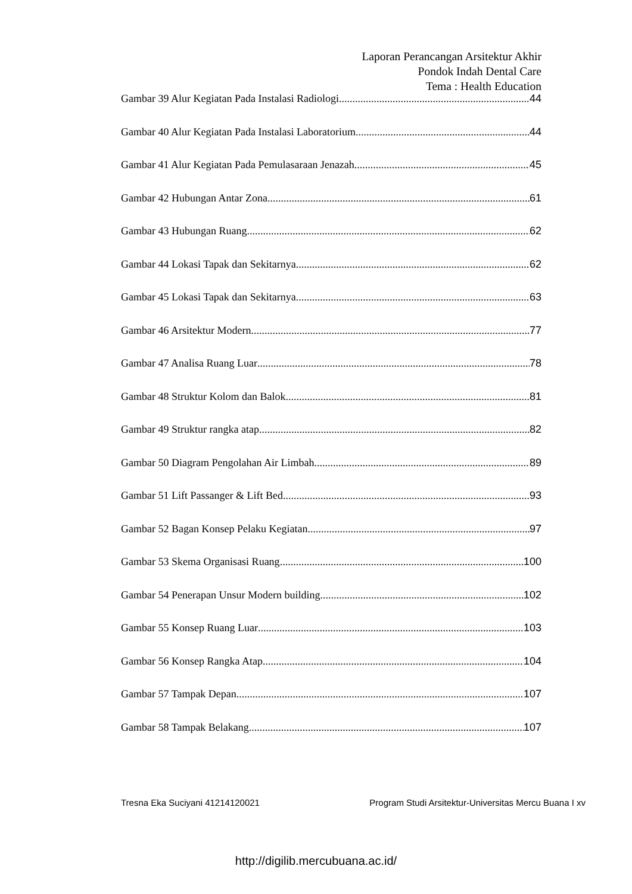Laporan Perancangan Arsitektur Akhir
Pondok Indah Dental Care
Tema : Health Education
Gambar 39 Alur Kegiatan Pada Instalasi Radiologi 44
Gambar 40 Alur Kegiatan Pada Instalasi Laboratorium 44
Gambar 41 Alur Kegiatan Pada Pemulasaraan Jenazah 45
Gambar 42 Hubungan Antar Zona 61
Gambar 43 Hubungan Ruang 62
Gambar 44 Lokasi Tapak dan Sekitarnya 62
Gambar 45 Lokasi Tapak dan Sekitarnya 63
Gambar 46 Arsitektur Modern 77
Gambar 47 Analisa Ruang Luar 78
Gambar 48 Struktur Kolom dan Balok 81
Gambar 49 Struktur rangka atap 82
Gambar 50 Diagram Pengolahan Air Limbah 89
Gambar 51 Lift Passanger & Lift Bed 93
Gambar 52 Bagan Konsep Pelaku Kegiatan 97
Gambar 53 Skema Organisasi Ruang 100
Gambar 54 Penerapan Unsur Modern building 102
Gambar 55 Konsep Ruang Luar 103
Gambar 56 Konsep Rangka Atap 104
Gambar 57 Tampak Depan 107
Gambar 58 Tampak Belakang 107
Tresna Eka Suciyani 41214120021 Program Studi Arsitektur-Universitas Mercu Buana I xv
http://digilib.mercubuana.ac.id/